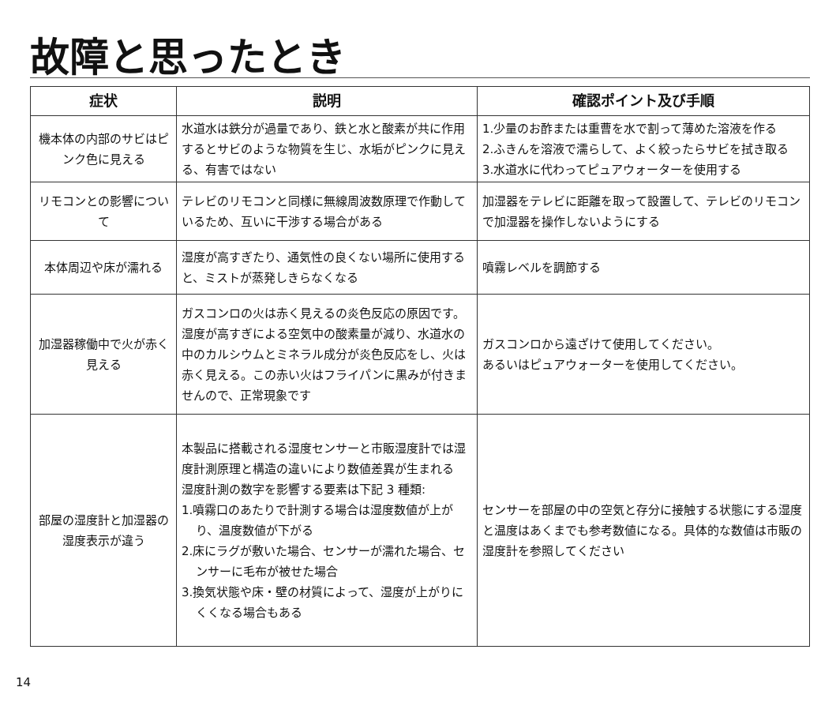故障と思ったとき
| 症状 | 説明 | 確認ポイント及び手順 |
| --- | --- | --- |
| 機本体の内部のサビはピンク色に見える | 水道水は鉄分が過量であり、鉄と水と酸素が共に作用するとサビのような物質を生じ、水垢がピンクに見える、有害ではない | 1.少量のお酢または重曹を水で割って薄めた溶液を作る 2.ふきんを溶液で濡らして、よく絞ったらサビを拭き取る 3.水道水に代わってピュアウォーターを使用する |
| リモコンとの影響について | テレビのリモコンと同様に無線周波数原理で作動しているため、互いに干渉する場合がある | 加湿器をテレビに距離を取って設置して、テレビのリモコンで加湿器を操作しないようにする |
| 本体周辺や床が濡れる | 湿度が高すぎたり、通気性の良くない場所に使用すると、ミストが蒸発しきらなくなる | 噴霧レベルを調節する |
| 加湿器稼働中で火が赤く見える | ガスコンロの火は赤く見えるの炎色反応の原因です。湿度が高すぎによる空気中の酸素量が減り、水道水の中のカルシウムとミネラル成分が炎色反応をし、火は赤く見える。この赤い火はフライパンに黒みが付きませんので、正常現象です | ガスコンロから遠ざけて使用してください。 あるいはピュアウォーターを使用してください。 |
| 部屋の湿度計と加湿器の湿度表示が違う | 本製品に搭載される湿度センサーと市販湿度計では湿度計測原理と構造の違いにより数値差異が生まれる 湿度計測の数字を影響する要素は下記 3 種類: 1.噴霧口のあたりで計測する場合は湿度数値が上がり、温度数値が下がる 2.床にラグが敷いた場合、センサーが濡れた場合、センサーに毛布が被せた場合 3.換気状態や床・壁の材質によって、湿度が上がりにくくなる場合もある | センサーを部屋の中の空気と存分に接触する状態にする湿度と温度はあくまでも参考数値になる。具体的な数値は市販の湿度計を参照してください |
14